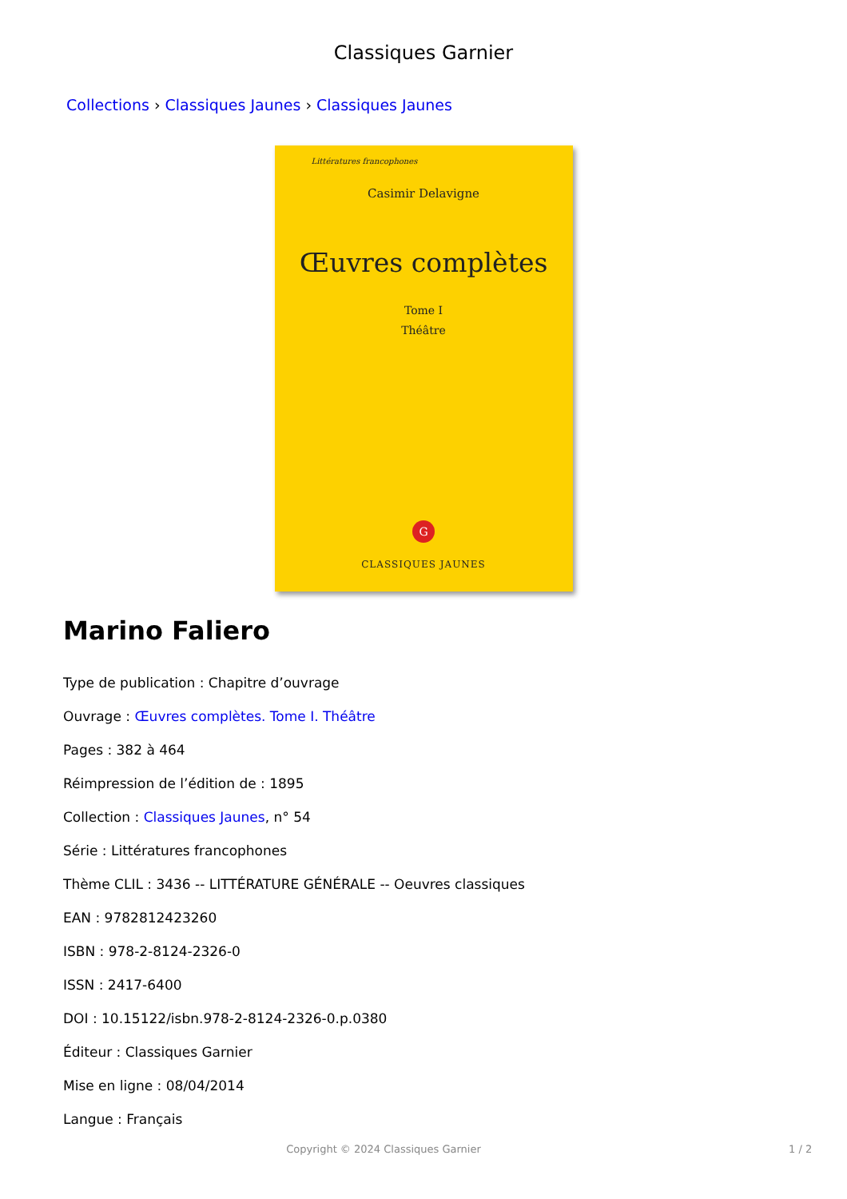Classiques Garnier
Collections › Classiques Jaunes › Classiques Jaunes
Littératures francophones
Casimir Delavigne
Œuvres complètes
Tome I
Théâtre
G
CLASSIQUES JAUNES
Marino Faliero
Type de publication : Chapitre d’ouvrage
Ouvrage : Œuvres complètes. Tome I. Théâtre
Pages : 382 à 464
Réimpression de l’édition de : 1895
Collection : Classiques Jaunes, n° 54
Série : Littératures francophones
Thème CLIL : 3436 -- LITTÉRATURE GÉNÉRALE -- Oeuvres classiques
EAN : 9782812423260
ISBN : 978-2-8124-2326-0
ISSN : 2417-6400
DOI : 10.15122/isbn.978-2-8124-2326-0.p.0380
Éditeur : Classiques Garnier
Mise en ligne : 08/04/2014
Langue : Français
Copyright © 2024 Classiques Garnier 1 / 2